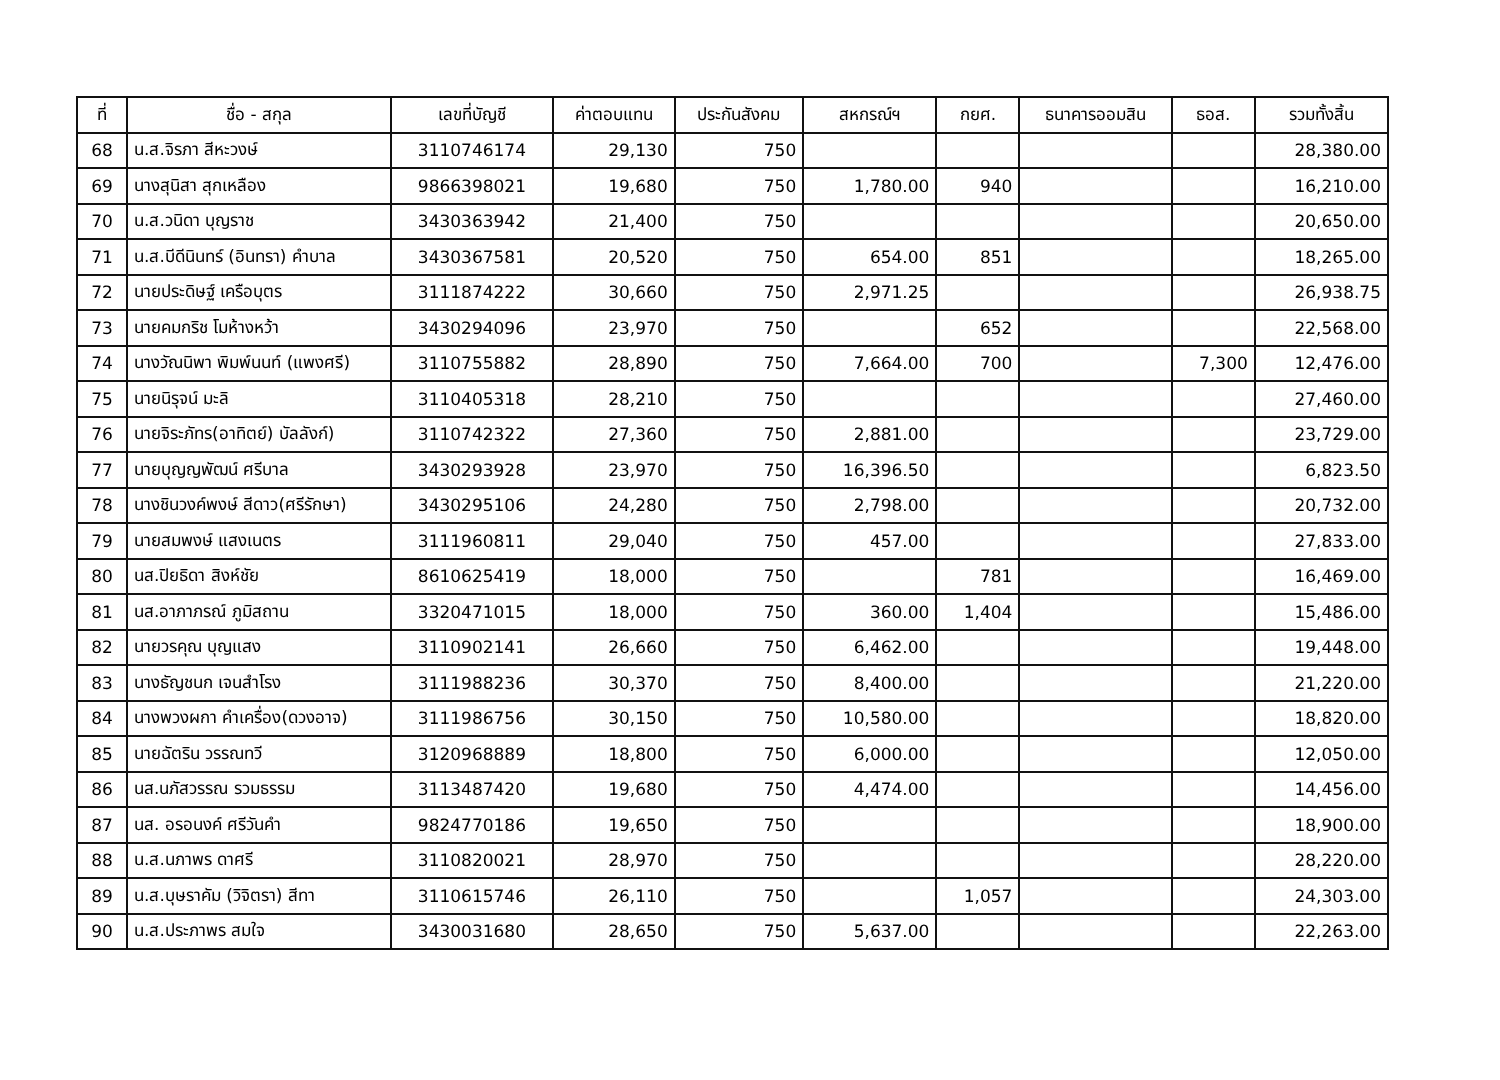| ที่ | ชื่อ - สกุล | เลขที่บัญชี | ค่าตอบแทน | ประกันสังคม | สหกรณ์ฯ | กยศ. | ธนาคารออมสิน | ธอส. | รวมทั้งสิ้น |
| --- | --- | --- | --- | --- | --- | --- | --- | --- | --- |
| 68 | น.ส.จิรภา สีหะวงษ์ | 3110746174 | 29,130 | 750 | | | | | 28,380.00 |
| 69 | นางสุนิสา สุกเหลือง | 9866398021 | 19,680 | 750 | 1,780.00 | 940 | | | 16,210.00 |
| 70 | น.ส.วนิดา บุญราช | 3430363942 | 21,400 | 750 | | | | | 20,650.00 |
| 71 | น.ส.บีดีนินทร์ (อินทรา) คำบาล | 3430367581 | 20,520 | 750 | 654.00 | 851 | | | 18,265.00 |
| 72 | นายประดิษฐ์ เครือบุตร | 3111874222 | 30,660 | 750 | 2,971.25 | | | | 26,938.75 |
| 73 | นายคมกริช โมห้างหว้า | 3430294096 | 23,970 | 750 | | 652 | | | 22,568.00 |
| 74 | นางวัณนิพา พิมพ์นนท์ (แพงศรี) | 3110755882 | 28,890 | 750 | 7,664.00 | 700 | | 7,300 | 12,476.00 |
| 75 | นายนิรุจน์ มะลิ | 3110405318 | 28,210 | 750 | | | | | 27,460.00 |
| 76 | นายจิระภัทร(อาทิตย์) บัลลังก์) | 3110742322 | 27,360 | 750 | 2,881.00 | | | | 23,729.00 |
| 77 | นายบุญญพัฒน์ ศรีบาล | 3430293928 | 23,970 | 750 | 16,396.50 | | | | 6,823.50 |
| 78 | นางชินวงค์พงษ์ สีดาว(ศรีรักษา) | 3430295106 | 24,280 | 750 | 2,798.00 | | | | 20,732.00 |
| 79 | นายสมพงษ์ แสงเนตร | 3111960811 | 29,040 | 750 | 457.00 | | | | 27,833.00 |
| 80 | นส.ปิยธิดา สิงห์ชัย | 8610625419 | 18,000 | 750 | | 781 | | | 16,469.00 |
| 81 | นส.อาภาภรณ์ ภูมิสถาน | 3320471015 | 18,000 | 750 | 360.00 | 1,404 | | | 15,486.00 |
| 82 | นายวรคุณ บุญแสง | 3110902141 | 26,660 | 750 | 6,462.00 | | | | 19,448.00 |
| 83 | นางธัญชนก เจนสำโรง | 3111988236 | 30,370 | 750 | 8,400.00 | | | | 21,220.00 |
| 84 | นางพวงผกา คำเครื่อง(ดวงอาจ) | 3111986756 | 30,150 | 750 | 10,580.00 | | | | 18,820.00 |
| 85 | นายฉัตริน วรรณทวี | 3120968889 | 18,800 | 750 | 6,000.00 | | | | 12,050.00 |
| 86 | นส.นภัสวรรณ รวมธรรม | 3113487420 | 19,680 | 750 | 4,474.00 | | | | 14,456.00 |
| 87 | นส. อรอนงค์ ศรีวันคำ | 9824770186 | 19,650 | 750 | | | | | 18,900.00 |
| 88 | น.ส.นภาพร ดาศรี | 3110820021 | 28,970 | 750 | | | | | 28,220.00 |
| 89 | น.ส.บุษราคัม (วิจิตรา) สีทา | 3110615746 | 26,110 | 750 | | 1,057 | | | 24,303.00 |
| 90 | น.ส.ประภาพร สมใจ | 3430031680 | 28,650 | 750 | 5,637.00 | | | | 22,263.00 |